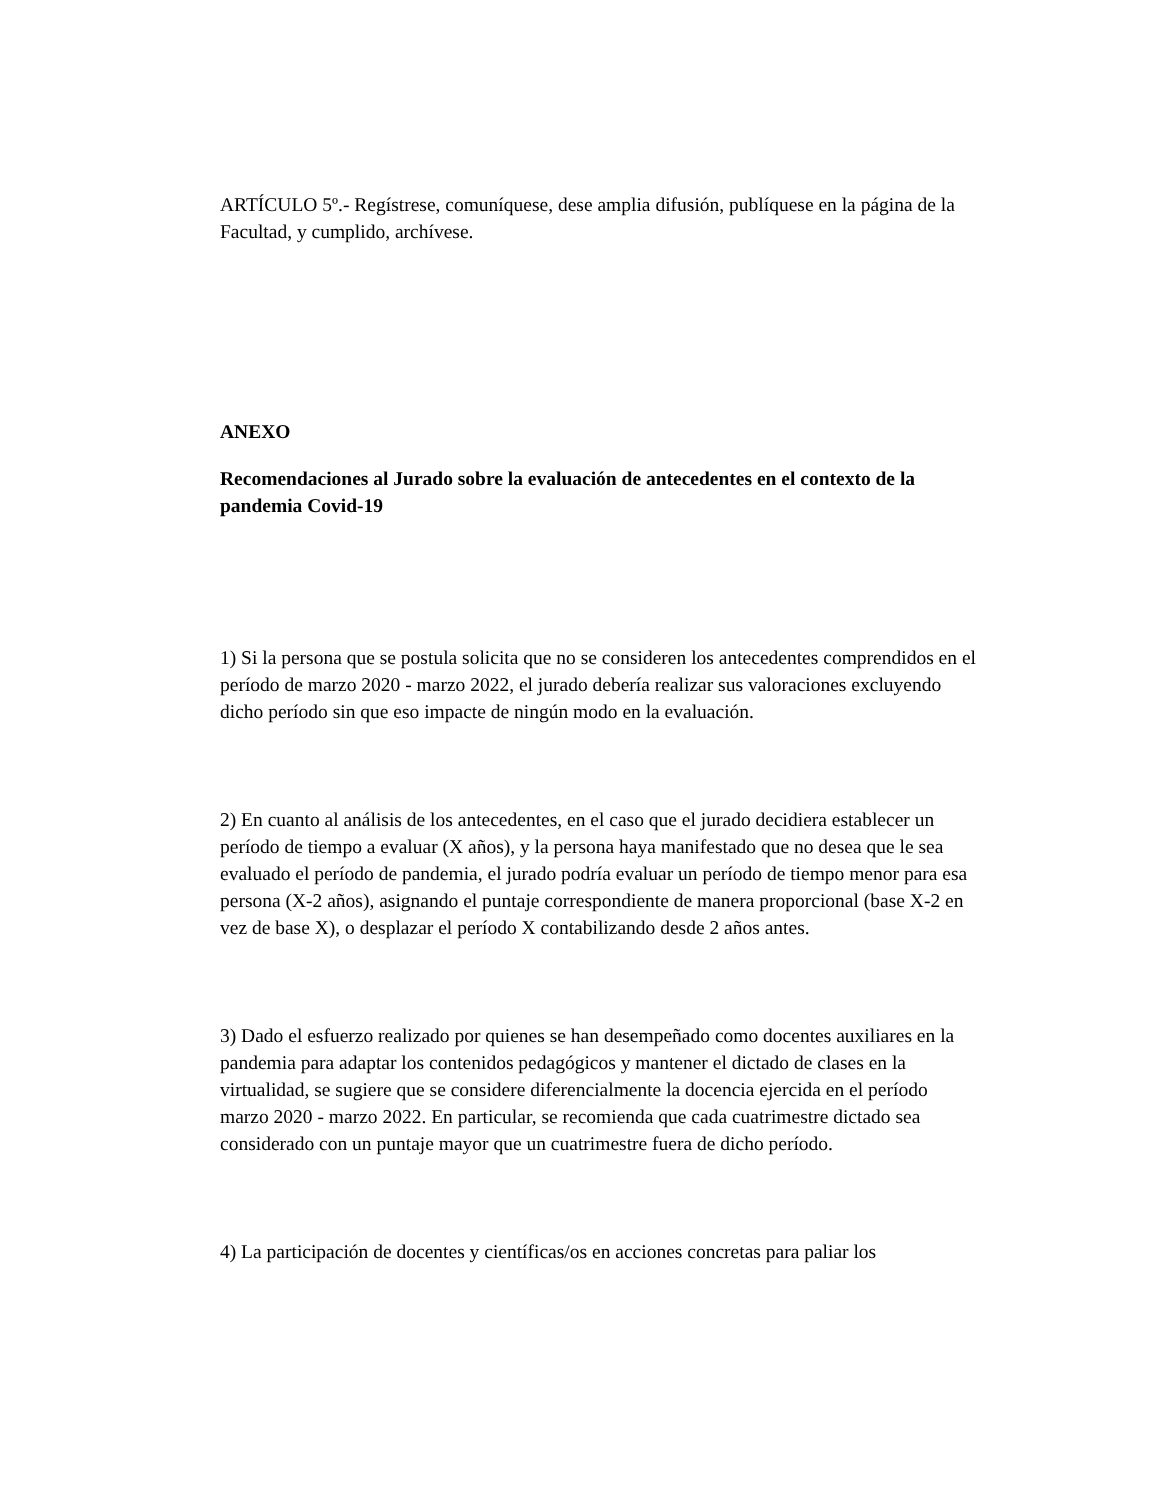ARTÍCULO 5º.- Regístrese, comuníquese, dese amplia difusión, publíquese en la página de la Facultad, y cumplido, archívese.
ANEXO
Recomendaciones al Jurado sobre la evaluación de antecedentes en el contexto de la pandemia Covid-19
1) Si la persona que se postula solicita que no se consideren los antecedentes comprendidos en el período de marzo 2020 - marzo 2022, el jurado debería realizar sus valoraciones excluyendo dicho período sin que eso impacte de ningún modo en la evaluación.
2) En cuanto al análisis de los antecedentes, en el caso que el jurado decidiera establecer un período de tiempo a evaluar (X años), y la persona haya manifestado que no desea que le sea evaluado el período de pandemia, el jurado podría evaluar un período de tiempo menor para esa persona (X-2 años), asignando el puntaje correspondiente de manera proporcional (base X-2 en vez de base X), o desplazar el período X contabilizando desde 2 años antes.
3) Dado el esfuerzo realizado por quienes se han desempeñado como docentes auxiliares en la pandemia para adaptar los contenidos pedagógicos y mantener el dictado de clases en la virtualidad, se sugiere que se considere diferencialmente la docencia ejercida en el período marzo 2020 - marzo 2022. En particular, se recomienda que cada cuatrimestre dictado sea considerado con un puntaje mayor que un cuatrimestre fuera de dicho período.
4) La participación de docentes y científicas/os en acciones concretas para paliar los